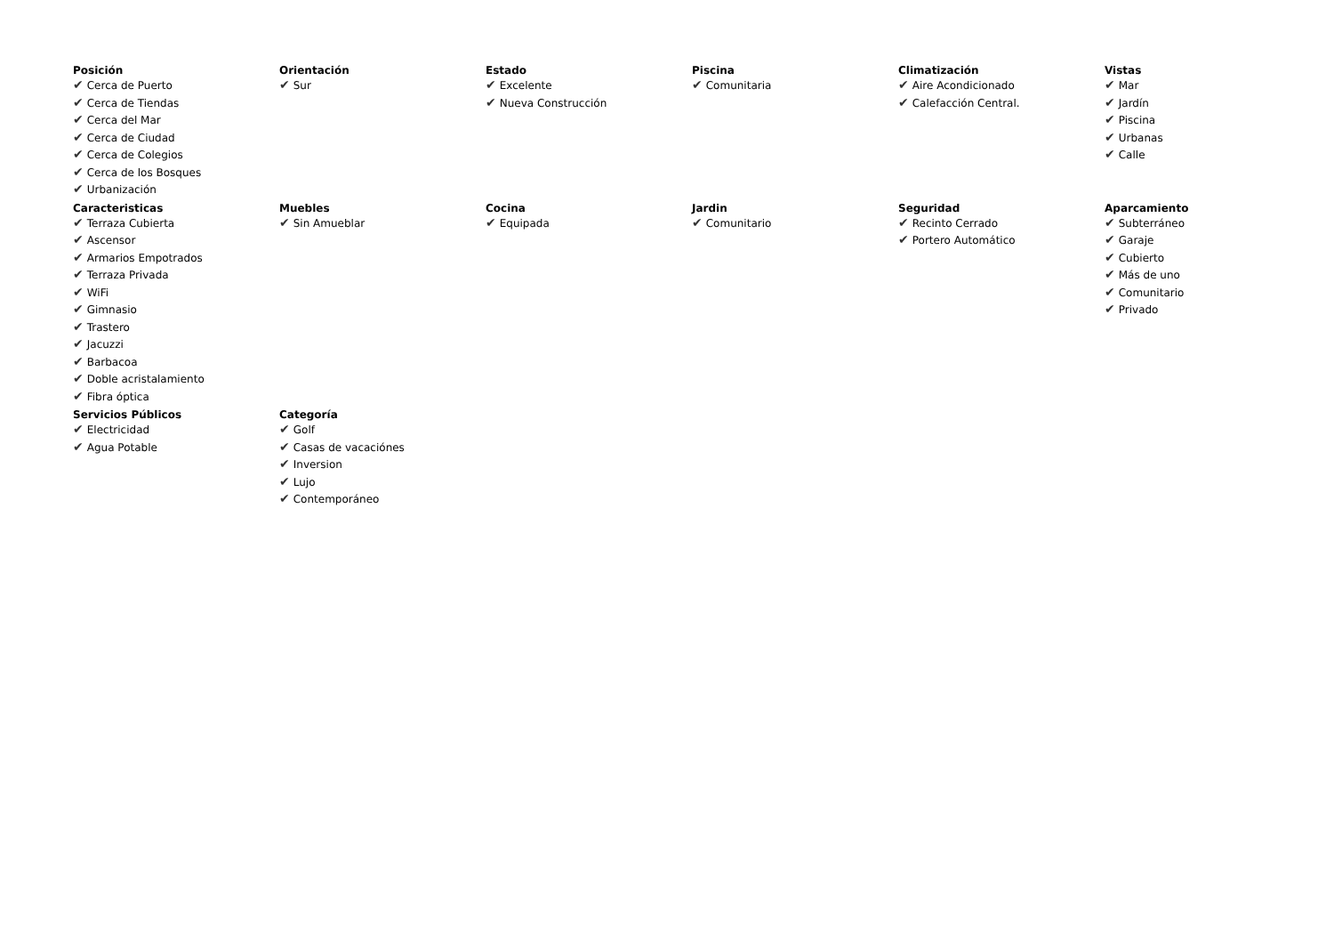Posición
✔ Cerca de Puerto
✔ Cerca de Tiendas
✔ Cerca del Mar
✔ Cerca de Ciudad
✔ Cerca de Colegios
✔ Cerca de los Bosques
✔ Urbanización
Orientación
✔ Sur
Estado
✔ Excelente
✔ Nueva Construcción
Piscina
✔ Comunitaria
Climatización
✔ Aire Acondicionado
✔ Calefacción Central.
Vistas
✔ Mar
✔ Jardín
✔ Piscina
✔ Urbanas
✔ Calle
Caracteristicas
✔ Terraza Cubierta
✔ Ascensor
✔ Armarios Empotrados
✔ Terraza Privada
✔ WiFi
✔ Gimnasio
✔ Trastero
✔ Jacuzzi
✔ Barbacoa
✔ Doble acristalamiento
✔ Fibra óptica
Muebles
✔ Sin Amueblar
Cocina
✔ Equipada
Jardin
✔ Comunitario
Seguridad
✔ Recinto Cerrado
✔ Portero Automático
Aparcamiento
✔ Subterráneo
✔ Garaje
✔ Cubierto
✔ Más de uno
✔ Comunitario
✔ Privado
Servicios Públicos
✔ Electricidad
✔ Agua Potable
Categoría
✔ Golf
✔ Casas de vacaciónes
✔ Inversion
✔ Lujo
✔ Contemporáneo